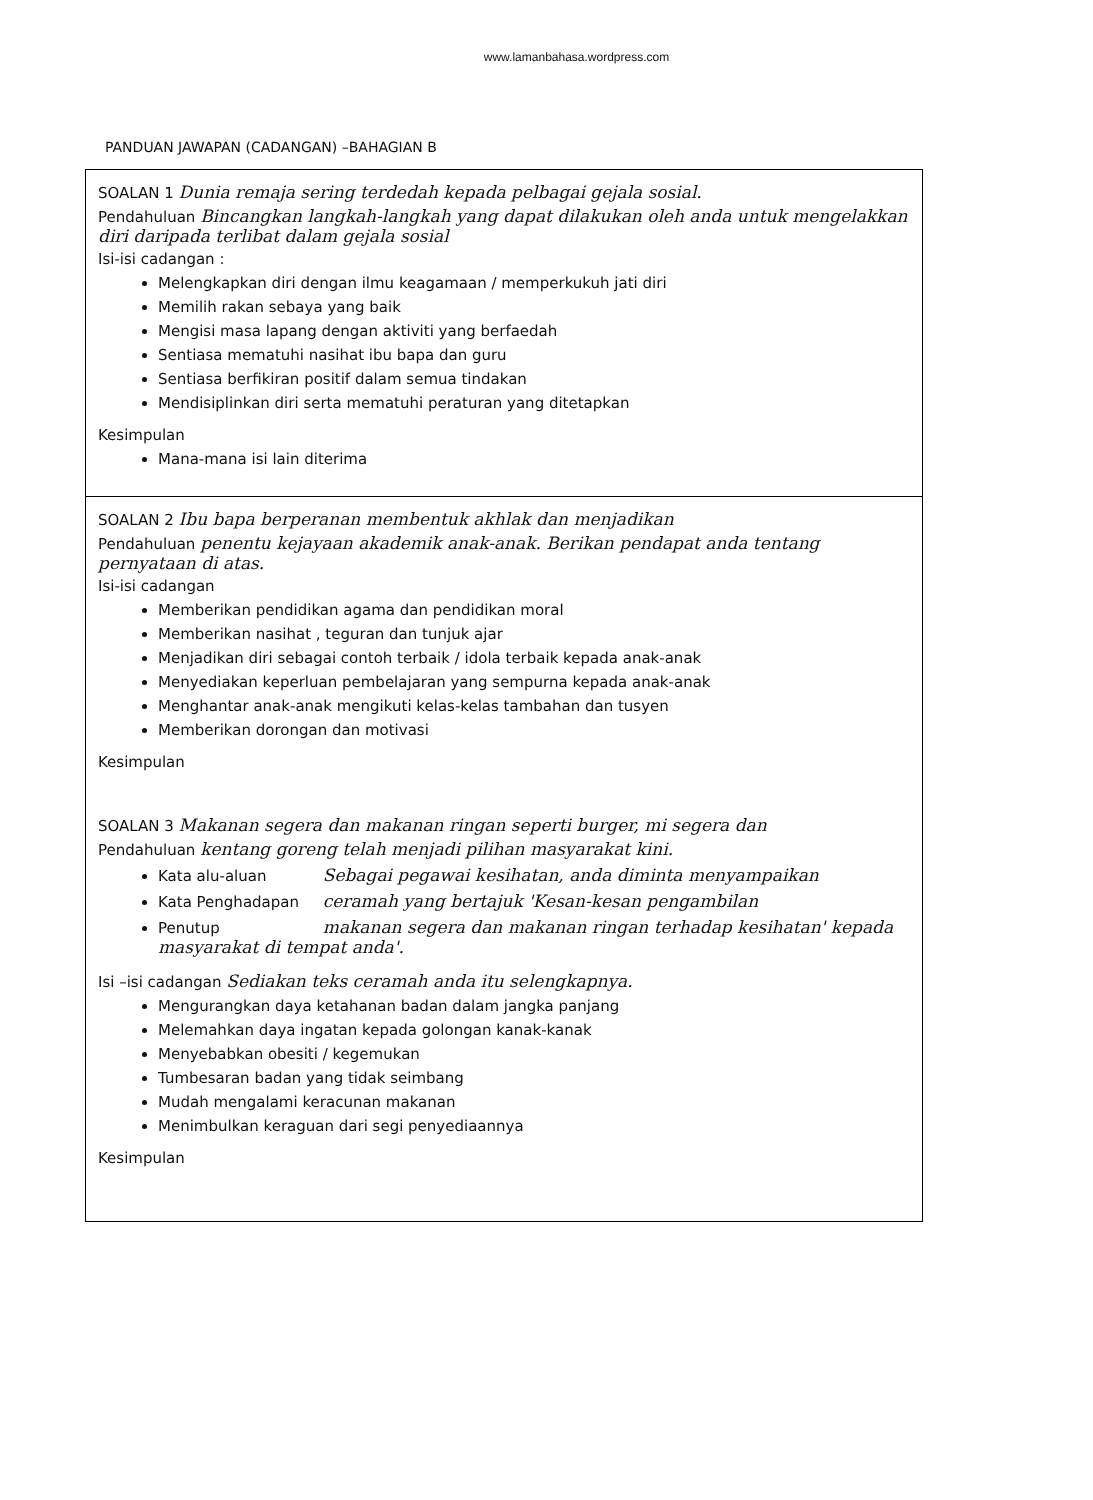www.lamanbahasa.wordpress.com
PANDUAN JAWAPAN (CADANGAN) –BAHAGIAN B
SOALAN 1 Dunia remaja sering terdedah kepada pelbagai gejala sosial.
Pendahuluan Bincangkan langkah-langkah yang dapat dilakukan oleh anda untuk mengelakkan diri daripada terlibat dalam gejala sosial
Isi-isi cadangan :
Melengkapkan diri dengan ilmu keagamaan / memperkukuh jati diri
Memilih rakan sebaya yang baik
Mengisi masa lapang dengan aktiviti yang berfaedah
Sentiasa mematuhi nasihat ibu bapa dan guru
Sentiasa berfikiran positif dalam semua tindakan
Mendisiplinkan diri serta mematuhi peraturan yang ditetapkan
Kesimpulan
Mana-mana isi lain diterima
SOALAN 2 Ibu bapa berperanan membentuk akhlak dan menjadikan
Pendahuluan penentu kejayaan akademik anak-anak. Berikan pendapat anda tentang pernyataan di atas.
Isi-isi cadangan
Memberikan pendidikan agama dan pendidikan moral
Memberikan nasihat , teguran dan tunjuk ajar
Menjadikan diri sebagai contoh terbaik / idola terbaik kepada anak-anak
Menyediakan keperluan pembelajaran yang sempurna kepada anak-anak
Menghantar anak-anak mengikuti kelas-kelas tambahan dan tusyen
Memberikan dorongan dan motivasi
Kesimpulan
SOALAN 3 Makanan segera dan makanan ringan seperti burger, mi segera dan
Pendahuluan kentang goreng telah menjadi pilihan masyarakat kini.
Kata alu-aluan Sebagai pegawai kesihatan, anda diminta menyampaikan
Kata Penghadapan ceramah yang bertajuk 'Kesan-kesan pengambilan
Penutup makanan segera dan makanan ringan terhadap kesihatan' kepada masyarakat di tempat anda'.
Isi –isi cadangan Sediakan teks ceramah anda itu selengkapnya.
Mengurangkan daya ketahanan badan dalam jangka panjang
Melemahkan daya ingatan kepada golongan kanak-kanak
Menyebabkan obesiti / kegemukan
Tumbesaran badan yang tidak seimbang
Mudah mengalami keracunan makanan
Menimbulkan keraguan dari segi penyediaannya
Kesimpulan